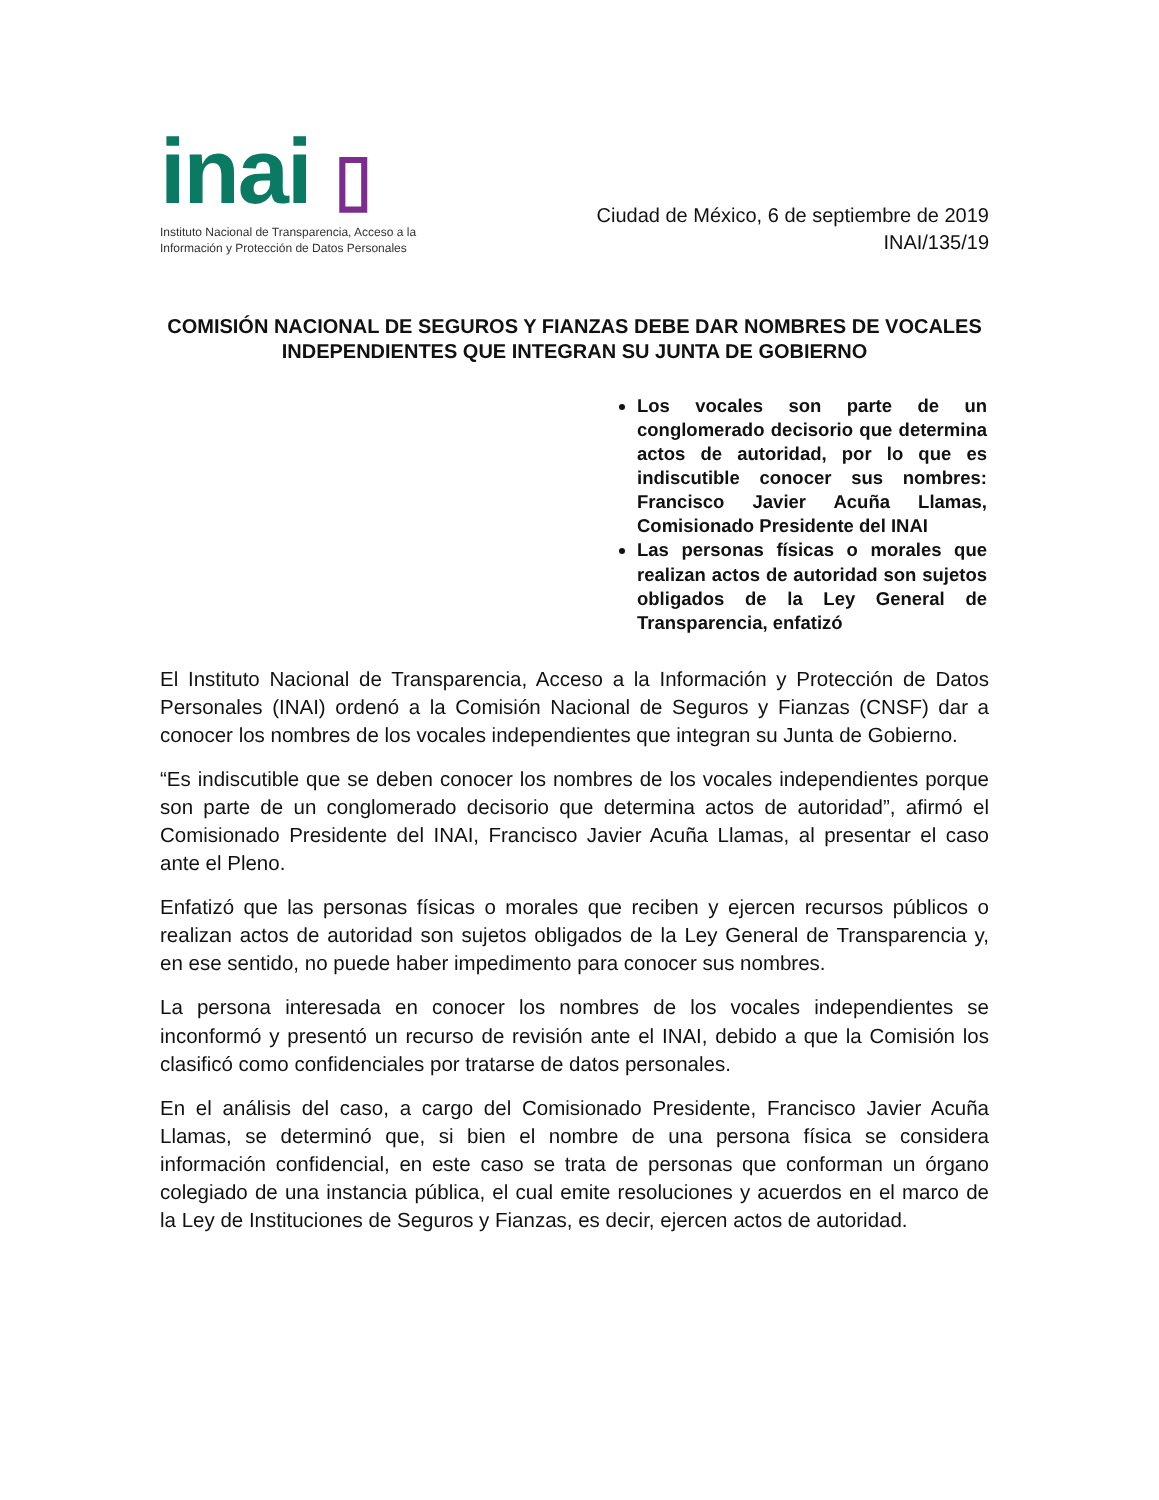inai ▯
Instituto Nacional de Transparencia, Acceso a la
Información y Protección de Datos Personales
Ciudad de México, 6 de septiembre de 2019
INAI/135/19
COMISIÓN NACIONAL DE SEGUROS Y FIANZAS DEBE DAR NOMBRES DE VOCALES INDEPENDIENTES QUE INTEGRAN SU JUNTA DE GOBIERNO
Los vocales son parte de un conglomerado decisorio que determina actos de autoridad, por lo que es indiscutible conocer sus nombres: Francisco Javier Acuña Llamas, Comisionado Presidente del INAI
Las personas físicas o morales que realizan actos de autoridad son sujetos obligados de la Ley General de Transparencia, enfatizó
El Instituto Nacional de Transparencia, Acceso a la Información y Protección de Datos Personales (INAI) ordenó a la Comisión Nacional de Seguros y Fianzas (CNSF) dar a conocer los nombres de los vocales independientes que integran su Junta de Gobierno.
“Es indiscutible que se deben conocer los nombres de los vocales independientes porque son parte de un conglomerado decisorio que determina actos de autoridad”, afirmó el Comisionado Presidente del INAI, Francisco Javier Acuña Llamas, al presentar el caso ante el Pleno.
Enfatizó que las personas físicas o morales que reciben y ejercen recursos públicos o realizan actos de autoridad son sujetos obligados de la Ley General de Transparencia y, en ese sentido, no puede haber impedimento para conocer sus nombres.
La persona interesada en conocer los nombres de los vocales independientes se inconformó y presentó un recurso de revisión ante el INAI, debido a que la Comisión los clasificó como confidenciales por tratarse de datos personales.
En el análisis del caso, a cargo del Comisionado Presidente, Francisco Javier Acuña Llamas, se determinó que, si bien el nombre de una persona física se considera información confidencial, en este caso se trata de personas que conforman un órgano colegiado de una instancia pública, el cual emite resoluciones y acuerdos en el marco de la Ley de Instituciones de Seguros y Fianzas, es decir, ejercen actos de autoridad.